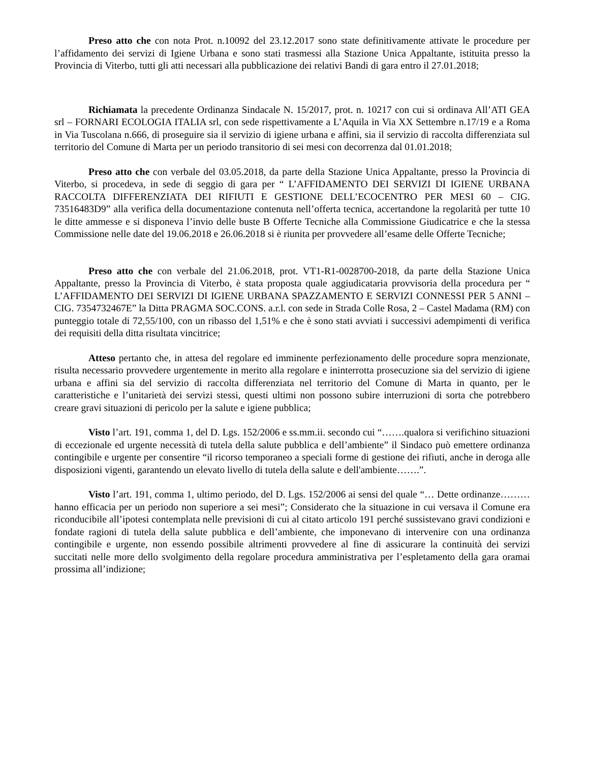Preso atto che con nota Prot. n.10092 del 23.12.2017 sono state definitivamente attivate le procedure per l’affidamento dei servizi di Igiene Urbana e sono stati trasmessi alla Stazione Unica Appaltante, istituita presso la Provincia di Viterbo, tutti gli atti necessari alla pubblicazione dei relativi Bandi di gara entro il 27.01.2018;
Richiamata la precedente Ordinanza Sindacale N. 15/2017, prot. n. 10217 con cui si ordinava All’ATI GEA srl – FORNARI ECOLOGIA ITALIA srl, con sede rispettivamente a L’Aquila in Via XX Settembre n.17/19 e a Roma in Via Tuscolana n.666, di proseguire sia il servizio di igiene urbana e affini, sia il servizio di raccolta differenziata sul territorio del Comune di Marta per un periodo transitorio di sei mesi con decorrenza dal 01.01.2018;
Preso atto che con verbale del 03.05.2018, da parte della Stazione Unica Appaltante, presso la Provincia di Viterbo, si procedeva, in sede di seggio di gara per “ L’AFFIDAMENTO DEI SERVIZI DI IGIENE URBANA RACCOLTA DIFFERENZIATA DEI RIFIUTI E GESTIONE DELL’ECOCENTRO PER MESI 60 – CIG. 73516483D9” alla verifica della documentazione contenuta nell’offerta tecnica, accertandone la regolarità per tutte 10 le ditte ammesse e si disponeva l’invio delle buste B Offerte Tecniche alla Commissione Giudicatrice e che la stessa Commissione nelle date del 19.06.2018 e 26.06.2018 si è riunita per provvedere all’esame delle Offerte Tecniche;
Preso atto che con verbale del 21.06.2018, prot. VT1-R1-0028700-2018, da parte della Stazione Unica Appaltante, presso la Provincia di Viterbo, è stata proposta quale aggiudicataria provvisoria della procedura per “ L’AFFIDAMENTO DEI SERVIZI DI IGIENE URBANA SPAZZAMENTO E SERVIZI CONNESSI PER 5 ANNI – CIG. 7354732467E” la Ditta PRAGMA SOC.CONS. a.r.l. con sede in Strada Colle Rosa, 2 – Castel Madama (RM) con punteggio totale di 72,55/100, con un ribasso del 1,51% e che è sono stati avviati i successivi adempimenti di verifica dei requisiti della ditta risultata vincitrice;
Atteso pertanto che, in attesa del regolare ed imminente perfezionamento delle procedure sopra menzionate, risulta necessario provvedere urgentemente in merito alla regolare e ininterrotta prosecuzione sia del servizio di igiene urbana e affini sia del servizio di raccolta differenziata nel territorio del Comune di Marta in quanto, per le caratteristiche e l’unitarietà dei servizi stessi, questi ultimi non possono subire interruzioni di sorta che potrebbero creare gravi situazioni di pericolo per la salute e igiene pubblica;
Visto l’art. 191, comma 1, del D. Lgs. 152/2006 e ss.mm.ii. secondo cui “…….qualora si verifichino situazioni di eccezionale ed urgente necessità di tutela della salute pubblica e dell’ambiente” il Sindaco può emettere ordinanza contingibile e urgente per consentire “il ricorso temporaneo a speciali forme di gestione dei rifiuti, anche in deroga alle disposizioni vigenti, garantendo un elevato livello di tutela della salute e dell'ambiente…….”.
Visto l’art. 191, comma 1, ultimo periodo, del D. Lgs. 152/2006 ai sensi del quale “… Dette ordinanze……… hanno efficacia per un periodo non superiore a sei mesi”; Considerato che la situazione in cui versava il Comune era riconducibile all’ipotesi contemplata nelle previsioni di cui al citato articolo 191 perché sussistevano gravi condizioni e fondate ragioni di tutela della salute pubblica e dell’ambiente, che imponevano di intervenire con una ordinanza contingibile e urgente, non essendo possibile altrimenti provvedere al fine di assicurare la continuità dei servizi succitati nelle more dello svolgimento della regolare procedura amministrativa per l’espletamento della gara oramai prossima all’indizione;